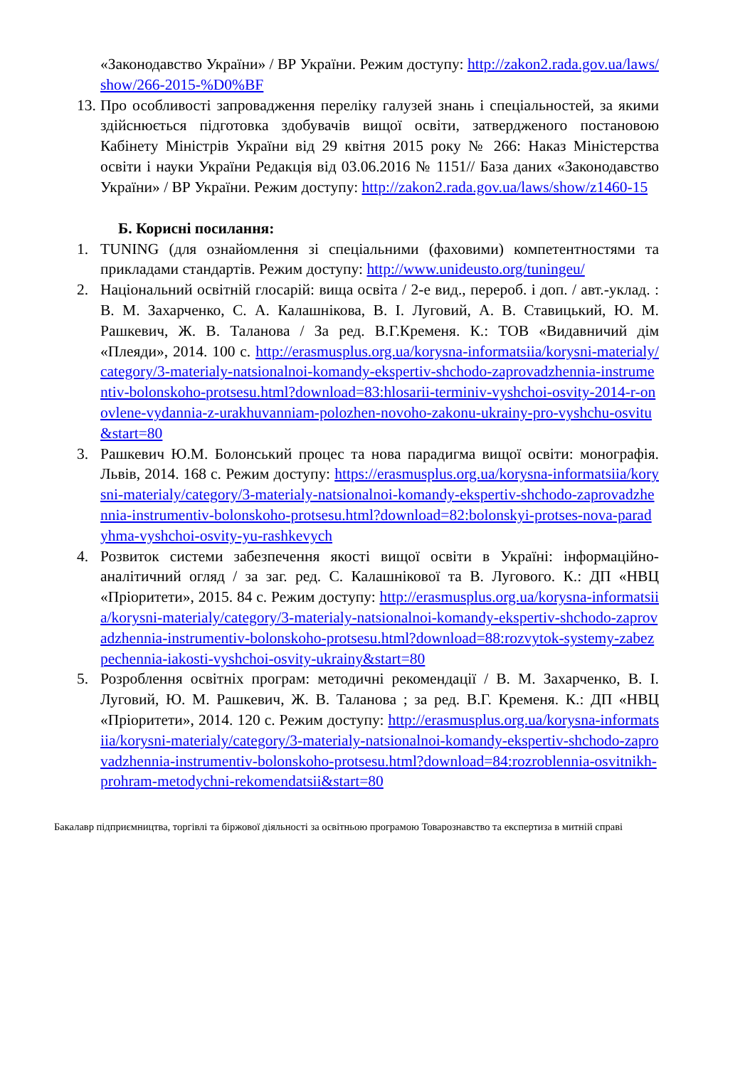«Законодавство України» / ВР України. Режим доступу: http://zakon2.rada.gov.ua/laws/show/266-2015-%D0%BF
13.
Про особливості запровадження переліку галузей знань і спеціальностей, за якими здійснюється підготовка здобувачів вищої освіти, затвердженого постановою Кабінету Міністрів України від 29 квітня 2015 року № 266: Наказ Міністерства освіти і науки України Редакція від 03.06.2016 № 1151// База даних «Законодавство України» / ВР України. Режим доступу: http://zakon2.rada.gov.ua/laws/show/z1460-15
Б. Корисні посилання:
1. TUNING (для ознайомлення зі спеціальними (фаховими) компетентностями та прикладами стандартів. Режим доступу: http://www.unideusto.org/tuningeu/
2. Національний освітній глосарій: вища освіта / 2-е вид., перероб. і доп. / авт.-уклад. : В. М. Захарченко, С. А. Калашнікова, В. І. Луговий, А. В. Ставицький, Ю. М. Рашкевич, Ж. В. Таланова / За ред. В.Г.Кременя. К.: ТОВ «Видавничий дім «Плеяди», 2014. 100 с. http://erasmusplus.org.ua/korysna-informatsiia/korysni-materialy/category/3-materialy-natsionalnoi-komandy-ekspertiv-shchodo-zaprovadzhennia-instrumentiv-bolonskoho-protsesu.html?download=83:hlosarii-terminiv-vyshchoi-osvity-2014-r-onovlene-vydannia-z-urakhuvanniam-polozhen-novoho-zakonu-ukrainy-pro-vyshchu-osvitu&start=80
3. Рашкевич Ю.М. Болонський процес та нова парадигма вищої освіти: монографія. Львів, 2014. 168 с. Режим доступу: https://erasmusplus.org.ua/korysna-informatsiia/korysni-materialy/category/3-materialy-natsionalnoi-komandy-ekspertiv-shchodo-zaprovadzhennia-instrumentiv-bolonskoho-protsesu.html?download=82:bolonskyi-protses-nova-paradyhma-vyshchoi-osvity-yu-rashkevych
4. Розвиток системи забезпечення якості вищої освіти в Україні: інформаційно-аналітичний огляд / за заг. ред. С. Калашнікової та В. Лугового. К.: ДП «НВЦ «Пріоритети», 2015. 84 с. Режим доступу: http://erasmusplus.org.ua/korysna-informatsiia/korysni-materialy/category/3-materialy-natsionalnoi-komandy-ekspertiv-shchodo-zaprovadzhennia-instrumentiv-bolonskoho-protsesu.html?download=88:rozvytok-systemy-zabezpechennia-iakosti-vyshchoi-osvity-ukrainy&start=80
5. Розроблення освітніх програм: методичні рекомендації / В. М. Захарченко, В. І. Луговий, Ю. М. Рашкевич, Ж. В. Таланова ; за ред. В.Г. Кременя. К.: ДП «НВЦ «Пріоритети», 2014. 120 с. Режим доступу: http://erasmusplus.org.ua/korysna-informatsiia/korysni-materialy/category/3-materialy-natsionalnoi-komandy-ekspertiv-shchodo-zaprovadzhennia-instrumentiv-bolonskoho-protsesu.html?download=84:rozroblennia-osvitnikh-prohram-metodychni-rekomendatsii&start=80
Бакалавр підприємництва, торгівлі та біржової діяльності за освітньою програмою Товарознавство та експертиза в митній справі